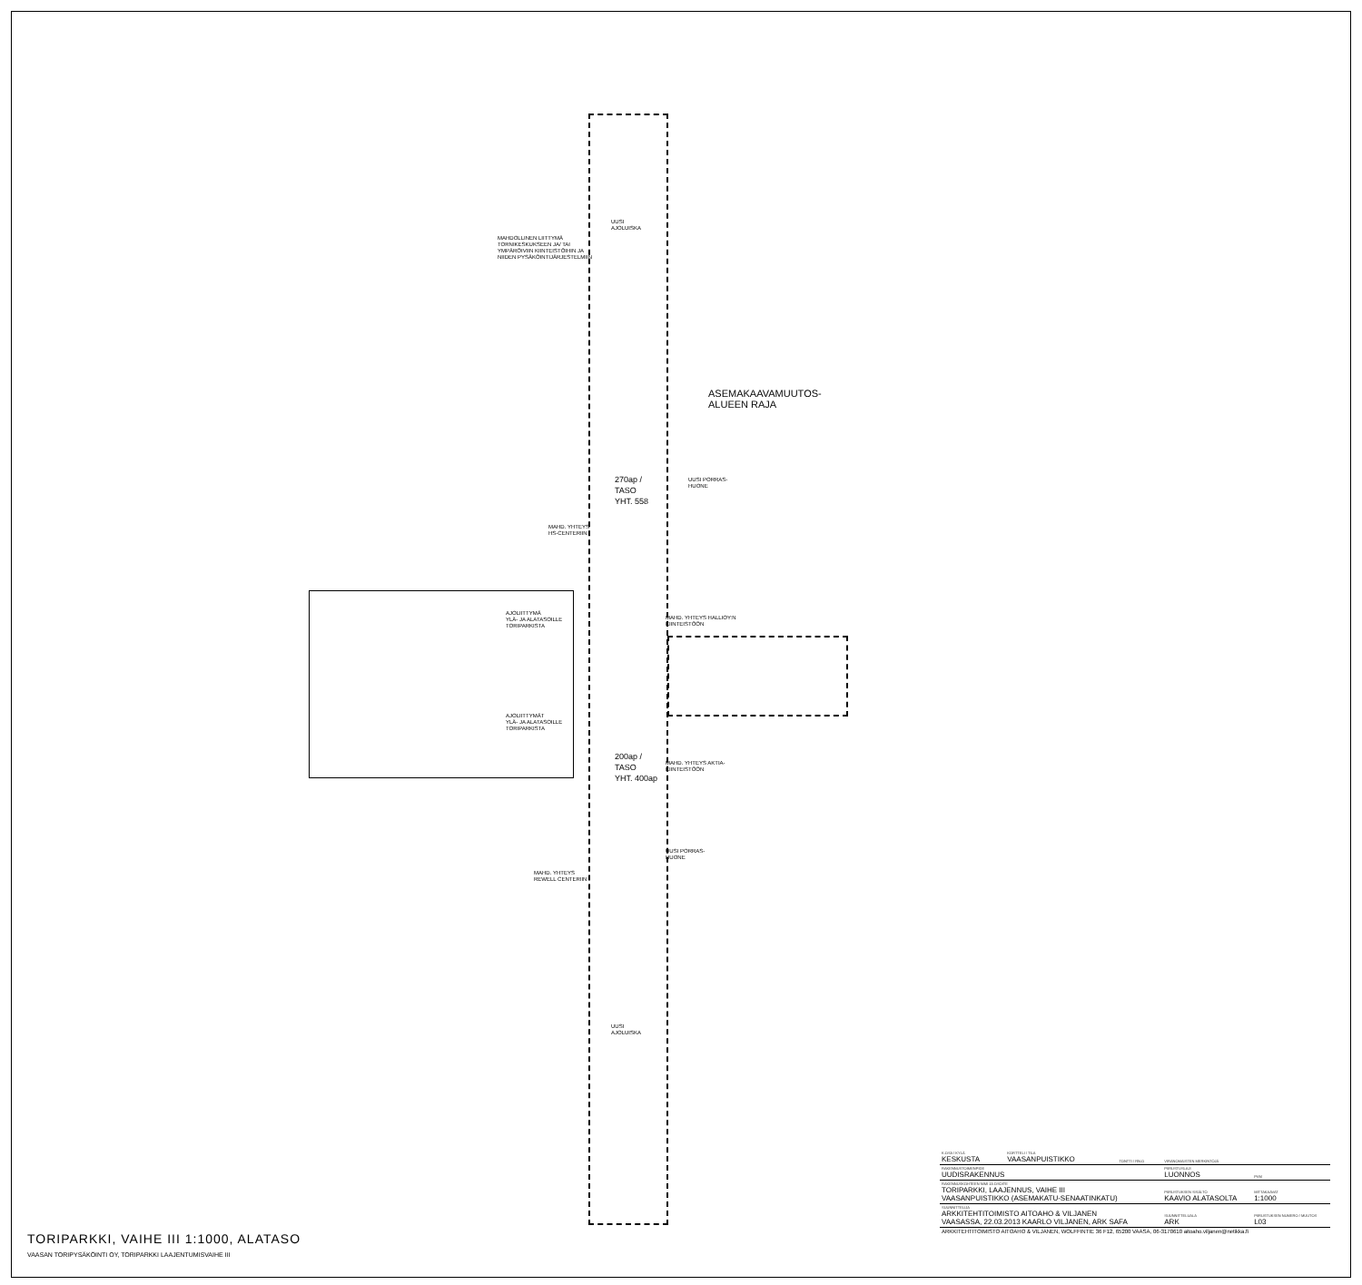UUSI
AJOLUISKA
MAHDOLLINEN LIITTYMÄ
TORNIKESKUKSEEN JA/ TAI
YMPÄRÖIVIIN KIINTEISTÖIHIN JA
NIIDEN PYSÄKÖINTIJÄRJESTELMIIN
ASEMAKAAVAMUUTOS-
ALUEEN RAJA
270ap /
TASO
YHT. 558
UUSI PORRAS-
HUONE
MAHD. YHTEYS
HS-CENTERIIN
MAHD. YHTEYS HALLIOY:N
KIINTEISTÖÖN
AJOLIITTYMÄ
YLÄ- JA ALATASOILLE
TORIPARKISTA
AJOLIITTYMÄT
YLÄ- JA ALATASOILLE
TORIPARKISTA
200ap /
TASO
YHT. 400ap
MAHD. YHTEYS AKTIA-
KIINTEISTÖÖN
UUSI PORRAS-
HUONE
MAHD. YHTEYS
REWELL CENTERIIN
UUSI
AJOLUISKA
TORIPARKKI, VAIHE III 1:1000, ALATASO
VAASAN TORIPYSÄKÖINTI OY, TORIPARKKI LAAJENTUMISVAIHE III
| K.OSA / KYLÄ KESKUSTA | KORTTELI / TILA VAASANPUISTIKKO | TONTTI / RN:O | VIRANOMAISTEN MERKINTÖJÄ | |
| RAKENNUSTOIMENPIDE UUDISRAKENNUS | | | PIIRUSTUSLAJI LUONNOS | PVM |
| RAKENNUSKOHTEEN NIMI JA OSOITE TORIPARKKI, LAAJENNUS, VAIHE III VAASANPUISTIKKO (ASEMAKATU-SENAATINKATU) | | | PIIRUSTUKSEN SISÄLTÖ KAAVIO ALATASOLTA | MITTAKAAVAT 1:1000 |
| SUUNNITTELIJA ARKKITEHTITOIMISTO AITOAHO & VILJANEN VAASASSA, 22.03.2013 KAARLO VILJANEN, ARK SAFA | | | SUUNNITTELUALA ARK | PIIRUSTUKSEN NUMERO / MUUTOS L03 |
| ARKKITEHTITOIMISTO AITOAHO & VILJANEN, WOLFFINTIE 36 F12, 65200 VAASA, 06-3170610 aitoaho.viljanen@netikka.fi | | | | |